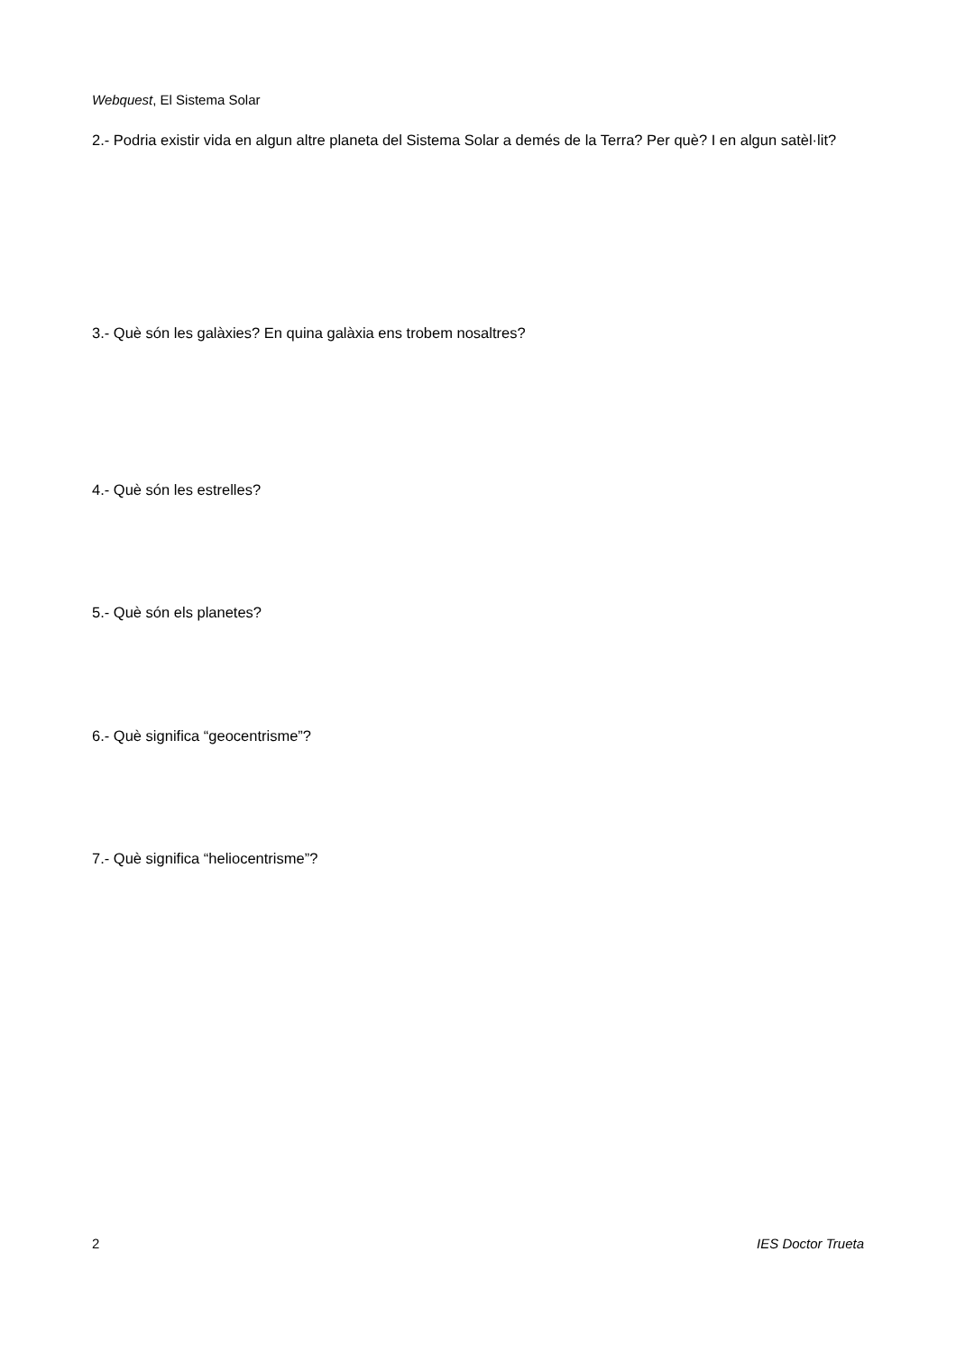Webquest, El Sistema Solar
2.- Podria existir vida en algun altre planeta del Sistema Solar a demés de la Terra? Per què? I en algun satèl·lit?
3.- Què són les galàxies? En quina galàxia ens trobem nosaltres?
4.- Què són les estrelles?
5.- Què són els planetes?
6.- Què significa “geocentrisme”?
7.- Què significa “heliocentrisme”?
2 IES Doctor Trueta